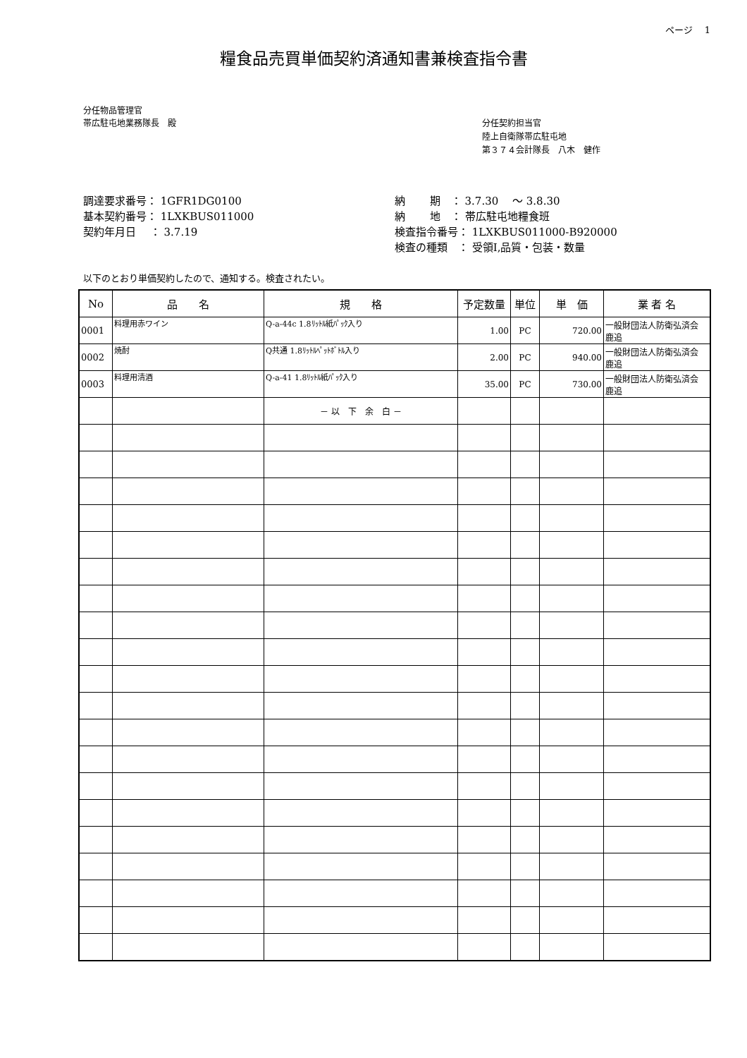ページ　 1
糧食品売買単価契約済通知書兼検査指令書
分任物品管理官
帯広駐屯地業務隊長　殿
分任契約担当官
陸上自衛隊帯広駐屯地
第３７４会計隊長　八木　健作
調達要求番号： 1GFR1DG0100
基本契約番号： 1LXKBUS011000
契約年月日　 ： 3.7.19
納　　 期　： 3.7.30　 ～ 3.8.30
納　　 地　： 帯広駐屯地糧食班
検査指令番号： 1LXKBUS011000-B920000
検査の種類　： 受領Ⅰ,品質・包装・数量
以下のとおり単価契約したので、通知する。検査されたい。
| No | 品 名 | 規 格 | 予定数量 | 単位 | 単 価 | 業 者 名 |
| --- | --- | --- | --- | --- | --- | --- |
| 0001 | 料理用赤ワイン | Q-a-44c 1.8ﾘｯﾄﾙ紙ﾊﾟｯｸ入り | 1.00 | PC | 720.00 | 一般財団法人防衛弘済会 鹿追 |
| 0002 | 焼酎 | Q共通 1.8ﾘｯﾄﾙﾍﾟｯﾄﾎﾞﾄﾙ入り | 2.00 | PC | 940.00 | 一般財団法人防衛弘済会 鹿追 |
| 0003 | 料理用清酒 | Q-a-41 1.8ﾘｯﾄﾙ紙ﾊﾟｯｸ入り | 35.00 | PC | 730.00 | 一般財団法人防衛弘済会 鹿追 |
| | | － 以 下 余 白 － | | | | |